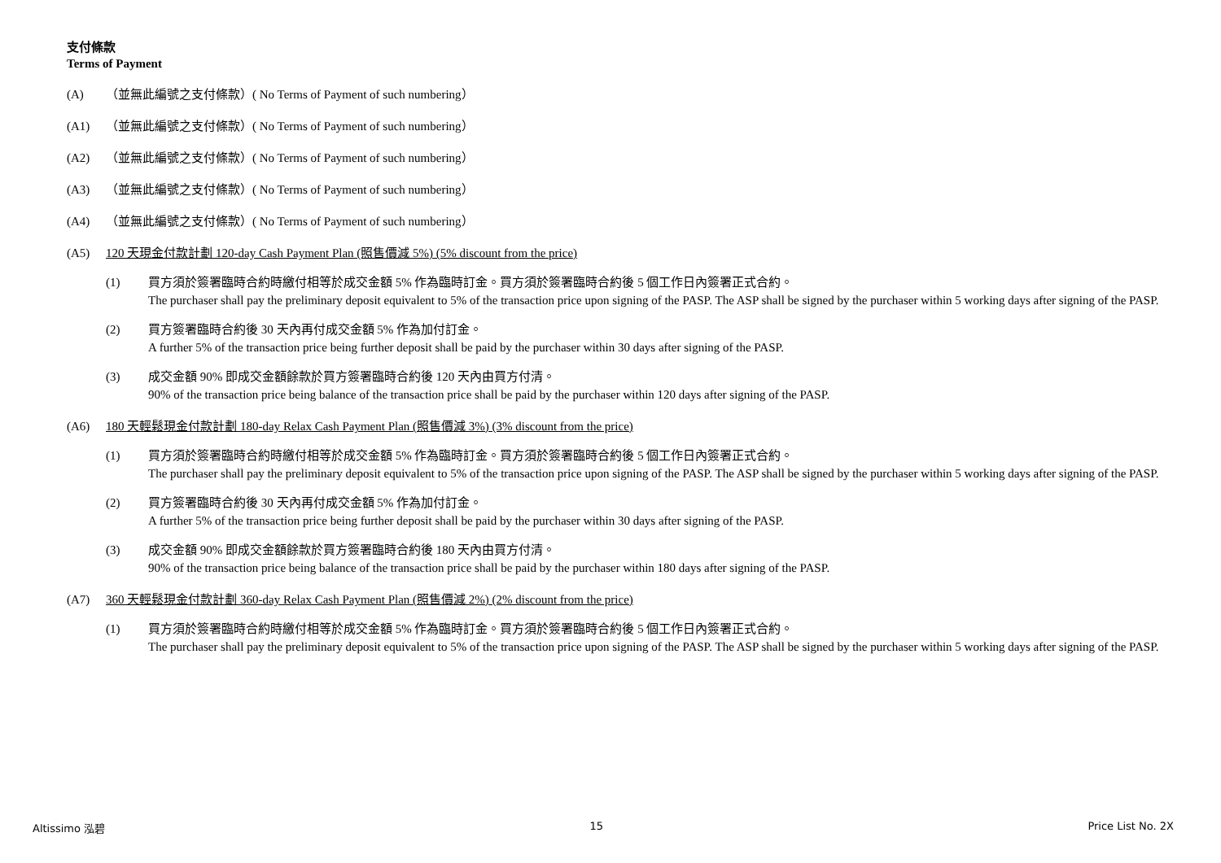支付條款
Terms of Payment
(A) （並無此編號之支付條款）( No Terms of Payment of such numbering）
(A1) （並無此編號之支付條款）( No Terms of Payment of such numbering）
(A2) （並無此編號之支付條款）( No Terms of Payment of such numbering）
(A3) （並無此編號之支付條款）( No Terms of Payment of such numbering）
(A4) （並無此編號之支付條款）( No Terms of Payment of such numbering）
(A5) 120 天現金付款計劃 120-day Cash Payment Plan (照售價減 5%) (5% discount from the price)
(1) 買方須於簽署臨時合約時繳付相等於成交金額 5% 作為臨時訂金。買方須於簽署臨時合約後 5 個工作日內簽署正式合約。
The purchaser shall pay the preliminary deposit equivalent to 5% of the transaction price upon signing of the PASP. The ASP shall be signed by the purchaser within 5 working days after signing of the PASP.
(2) 買方簽署臨時合約後 30 天內再付成交金額 5% 作為加付訂金。
A further 5% of the transaction price being further deposit shall be paid by the purchaser within 30 days after signing of the PASP.
(3) 成交金額 90% 即成交金額餘款於買方簽署臨時合約後 120 天內由買方付清。
90% of the transaction price being balance of the transaction price shall be paid by the purchaser within 120 days after signing of the PASP.
(A6) 180 天輕鬆現金付款計劃 180-day Relax Cash Payment Plan (照售價減 3%) (3% discount from the price)
(1) 買方須於簽署臨時合約時繳付相等於成交金額 5% 作為臨時訂金。買方須於簽署臨時合約後 5 個工作日內簽署正式合約。
The purchaser shall pay the preliminary deposit equivalent to 5% of the transaction price upon signing of the PASP. The ASP shall be signed by the purchaser within 5 working days after signing of the PASP.
(2) 買方簽署臨時合約後 30 天內再付成交金額 5% 作為加付訂金。
A further 5% of the transaction price being further deposit shall be paid by the purchaser within 30 days after signing of the PASP.
(3) 成交金額 90% 即成交金額餘款於買方簽署臨時合約後 180 天內由買方付清。
90% of the transaction price being balance of the transaction price shall be paid by the purchaser within 180 days after signing of the PASP.
(A7) 360 天輕鬆現金付款計劃 360-day Relax Cash Payment Plan (照售價減 2%) (2% discount from the price)
(1) 買方須於簽署臨時合約時繳付相等於成交金額 5% 作為臨時訂金。買方須於簽署臨時合約後 5 個工作日內簽署正式合約。
The purchaser shall pay the preliminary deposit equivalent to 5% of the transaction price upon signing of the PASP. The ASP shall be signed by the purchaser within 5 working days after signing of the PASP.
Altissimo 泓碧 15 Price List No. 2X